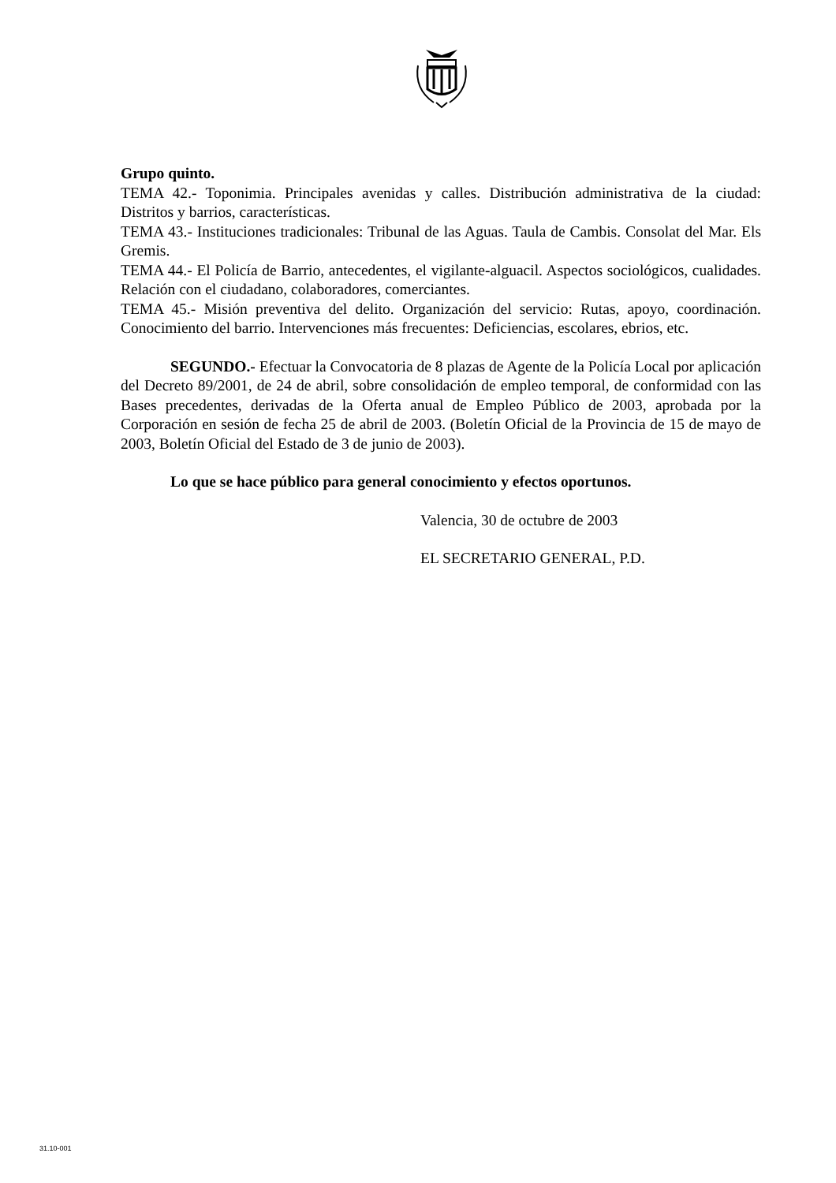Grupo quinto.
TEMA 42.- Toponimia. Principales avenidas y calles. Distribución administrativa de la ciudad: Distritos y barrios, características.
TEMA 43.- Instituciones tradicionales: Tribunal de las Aguas. Taula de Cambis. Consolat del Mar. Els Gremis.
TEMA 44.- El Policía de Barrio, antecedentes, el vigilante-alguacil. Aspectos sociológicos, cualidades. Relación con el ciudadano, colaboradores, comerciantes.
TEMA 45.- Misión preventiva del delito. Organización del servicio: Rutas, apoyo, coordinación. Conocimiento del barrio. Intervenciones más frecuentes: Deficiencias, escolares, ebrios, etc.
SEGUNDO.- Efectuar la Convocatoria de 8 plazas de Agente de la Policía Local por aplicación del Decreto 89/2001, de 24 de abril, sobre consolidación de empleo temporal, de conformidad con las Bases precedentes, derivadas de la Oferta anual de Empleo Público de 2003, aprobada por la Corporación en sesión de fecha 25 de abril de 2003. (Boletín Oficial de la Provincia de 15 de mayo de 2003, Boletín Oficial del Estado de 3 de junio de 2003).
Lo que se hace público para general conocimiento y efectos oportunos.
Valencia, 30 de octubre de 2003
EL SECRETARIO GENERAL, P.D.
31.10-001